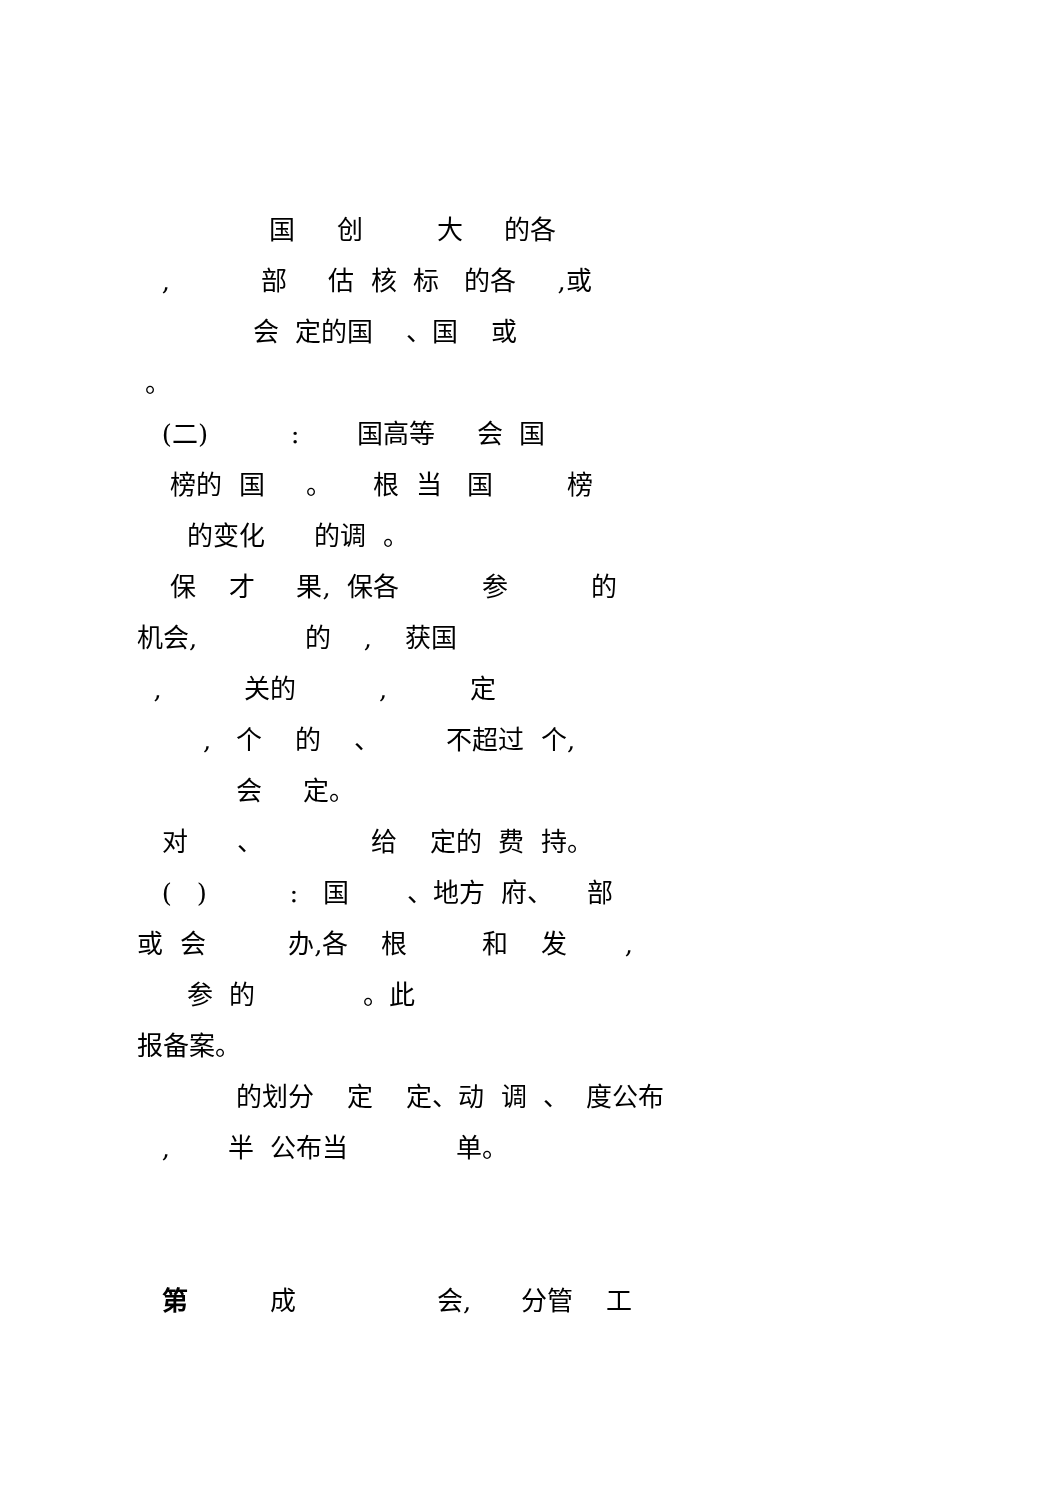国 创 大 的各
, 部 估 核 标 的各 ,或
会 定的国 、国 或
。
(二) : 国高等 会 国
榜的 国 。 根 当 国 榜
的变化 的调 。
保 才 果, 保各 参 的
机会, 的 , 获国
, 关的 , 定
, 个 的 、 不超过 个,
会 定。
对 、 给 定的 费 持。
( ) : 国 、地方 府、 部
或 会 办,各 根 和 发 ,
参 的 。此
报备案。
的划分 定 定、动 调 、 度公布
, 半 公布当 单。
第 成 会, 分管 工